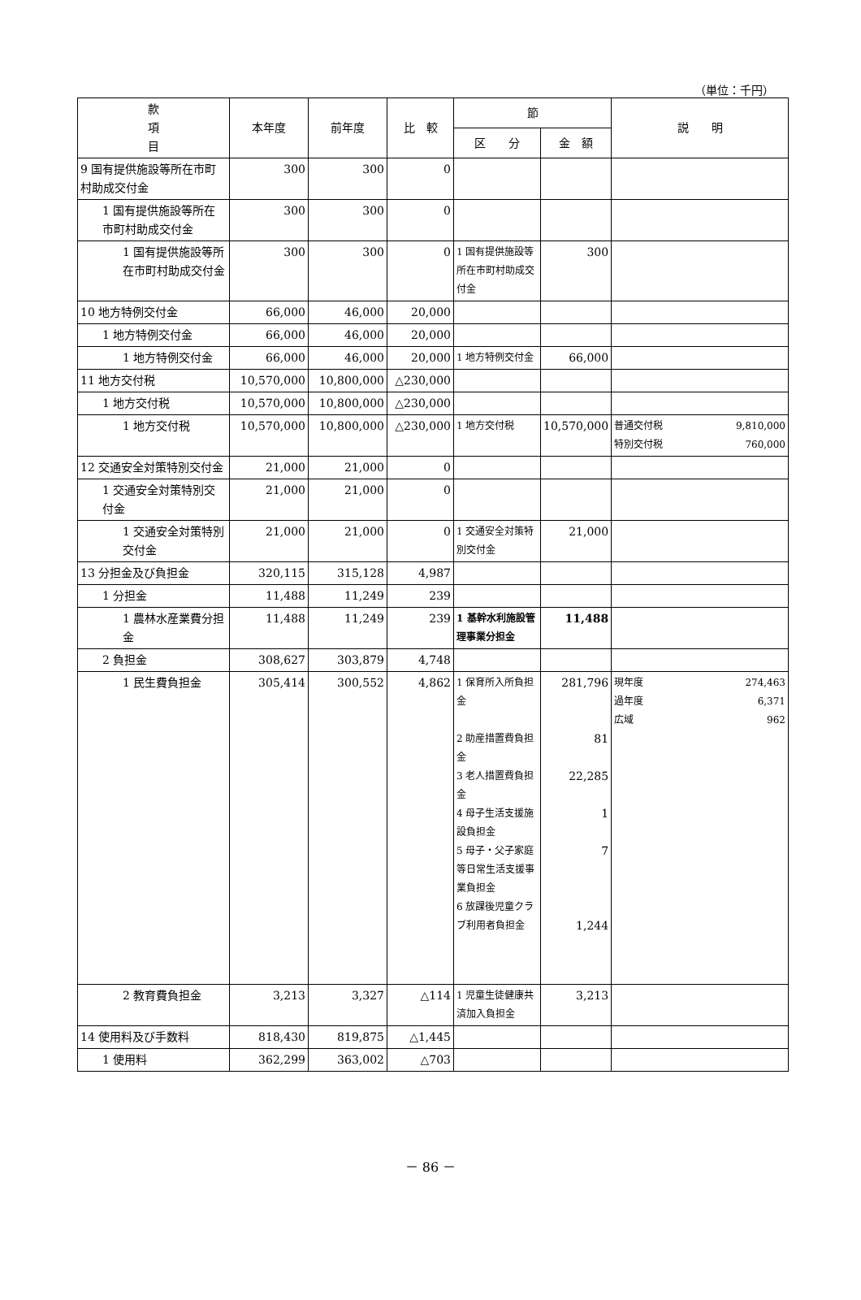（単位：千円）
| 款 項 目 | 本年度 | 前年度 | 比 較 | 節 | | 説 明 |
| --- | --- | --- | --- | --- | --- | --- |
| | | | | 区 分 | 金 額 | |
| 9 国有提供施設等所在市町村助成交付金 | 300 | 300 | 0 | | | |
| 1 国有提供施設等所在市町村助成交付金 | 300 | 300 | 0 | | | |
| 1 国有提供施設等所在市町村助成交付金 | 300 | 300 | 0 | 1 国有提供施設等所在市町村助成交付金 | 300 | |
| 10 地方特例交付金 | 66,000 | 46,000 | 20,000 | | | |
| 1 地方特例交付金 | 66,000 | 46,000 | 20,000 | | | |
| 1 地方特例交付金 | 66,000 | 46,000 | 20,000 | 1 地方特例交付金 | 66,000 | |
| 11 地方交付税 | 10,570,000 | 10,800,000 | △230,000 | | | |
| 1 地方交付税 | 10,570,000 | 10,800,000 | △230,000 | | | |
| 1 地方交付税 | 10,570,000 | 10,800,000 | △230,000 | 1 地方交付税 | 10,570,000 | 普通交付税 9,810,000 特別交付税 760,000 |
| 12 交通安全対策特別交付金 | 21,000 | 21,000 | 0 | | | |
| 1 交通安全対策特別交付金 | 21,000 | 21,000 | 0 | | | |
| 1 交通安全対策特別交付金 | 21,000 | 21,000 | 0 | 1 交通安全対策特別交付金 | 21,000 | |
| 13 分担金及び負担金 | 320,115 | 315,128 | 4,987 | | | |
| 1 分担金 | 11,488 | 11,249 | 239 | | | |
| 1 農林水産業費分担金 | 11,488 | 11,249 | 239 | 1 基幹水利施設管理事業分担金 | 11,488 | |
| 2 負担金 | 308,627 | 303,879 | 4,748 | | | |
| 1 民生費負担金 | 305,414 | 300,552 | 4,862 | 1 保育所入所負担金 2 助産措置費負担金 3 老人措置費負担金 4 母子生活支援施設負担金 5 母子・父子家庭等日常生活支援事業負担金 6 放課後児童クラブ利用者負担金 | 281,796 81 22,285 1 7 1,244 | 現年度 274,463 過年度 6,371 広域 962 |
| 2 教育費負担金 | 3,213 | 3,327 | △114 | 1 児童生徒健康共済加入負担金 | 3,213 | |
| 14 使用料及び手数料 | 818,430 | 819,875 | △1,445 | | | |
| 1 使用料 | 362,299 | 363,002 | △703 | | | |
－ 86 －